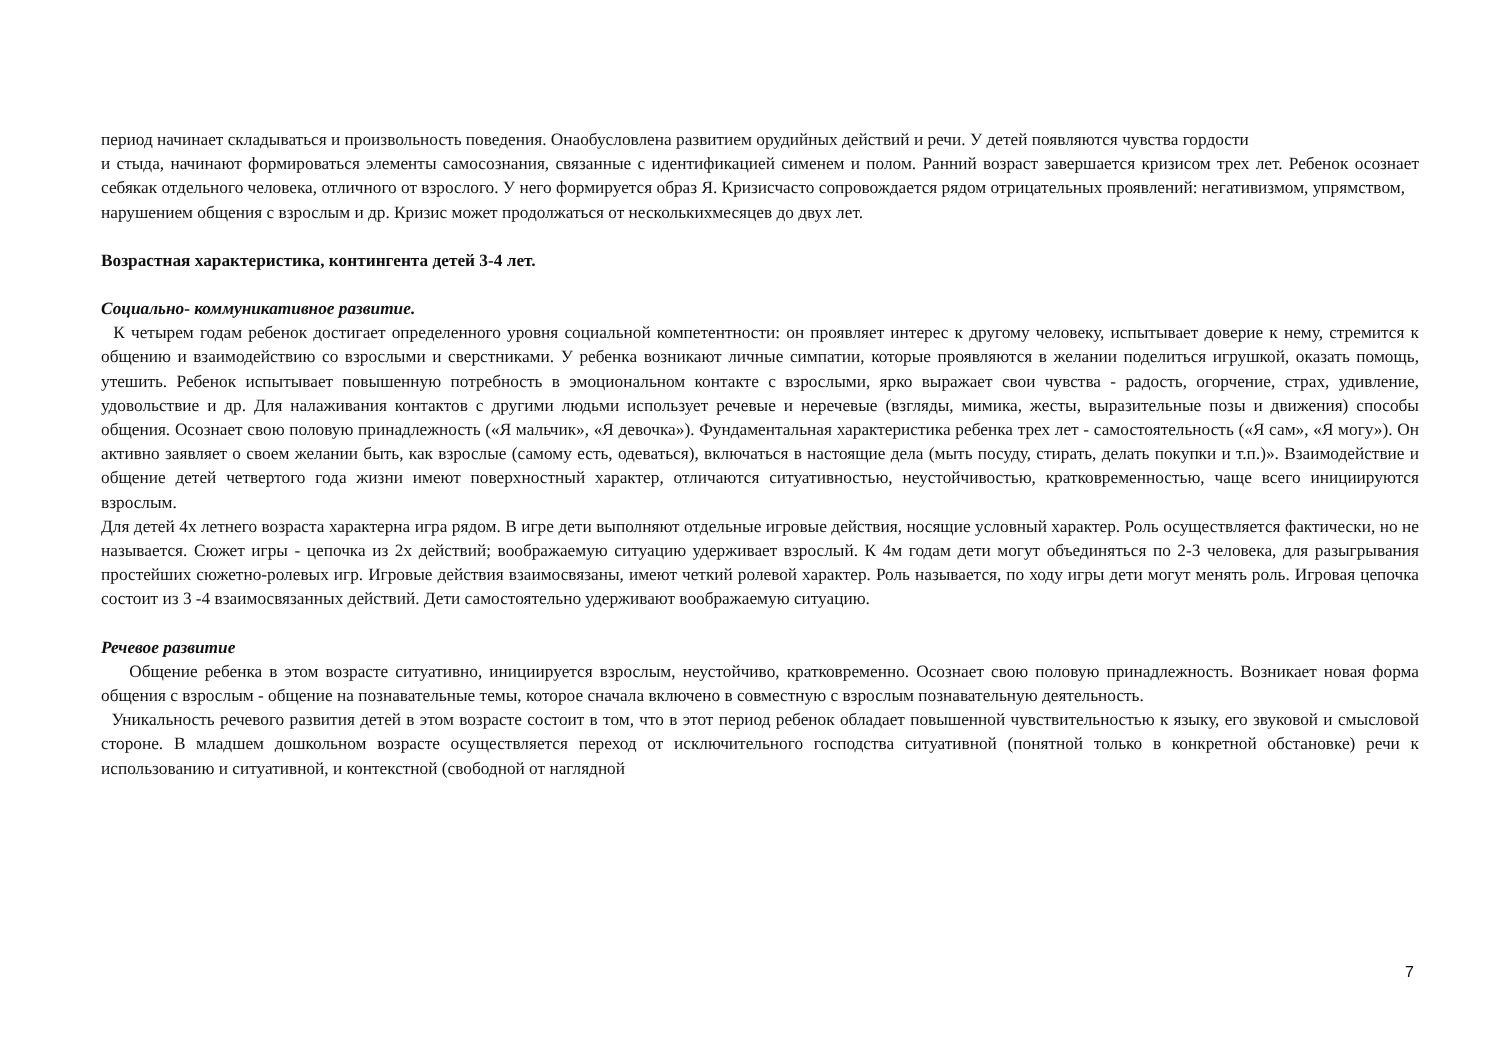период начинает складываться и произвольность поведения. Онаобусловлена развитием орудийных действий и речи. У детей появляются чувства гордости
и стыда, начинают формироваться элементы самосознания, связанные с идентификацией сименем и полом. Ранний возраст завершается кризисом трех лет. Ребенок осознает себякак отдельного человека, отличного от взрослого. У него формируется образ Я. Кризисчасто сопровождается рядом отрицательных проявлений: негативизмом, упрямством,
нарушением общения с взрослым и др. Кризис может продолжаться от несколькихмесяцев до двух лет.
Возрастная характеристика, контингента детей 3-4 лет.
Социально- коммуникативное развитие.
К четырем годам ребенок достигает определенного уровня социальной компетентности: он проявляет интерес к другому человеку, испытывает доверие к нему, стремится к общению и взаимодействию со взрослыми и сверстниками. У ребенка возникают личные симпатии, которые проявляются в желании поделиться игрушкой, оказать помощь, утешить. Ребенок испытывает повышенную потребность в эмоциональном контакте с взрослыми, ярко выражает свои чувства - радость, огорчение, страх, удивление, удовольствие и др. Для налаживания контактов с другими людьми использует речевые и неречевые (взгляды, мимика, жесты, выразительные позы и движения) способы общения. Осознает свою половую принадлежность («Я мальчик», «Я девочка»). Фундаментальная характеристика ребенка трех лет - самостоятельность («Я сам», «Я могу»). Он активно заявляет о своем желании быть, как взрослые (самому есть, одеваться), включаться в настоящие дела (мыть посуду, стирать, делать покупки и т.п.)». Взаимодействие и общение детей четвертого года жизни имеют поверхностный характер, отличаются ситуативностью, неустойчивостью, кратковременностью, чаще всего инициируются взрослым.
Для детей 4х летнего возраста характерна игра рядом. В игре дети выполняют отдельные игровые действия, носящие условный характер. Роль осуществляется фактически, но не называется. Сюжет игры - цепочка из 2х действий; воображаемую ситуацию удерживает взрослый. К 4м годам дети могут объединяться по 2-3 человека, для разыгрывания простейших сюжетно-ролевых игр. Игровые действия взаимосвязаны, имеют четкий ролевой характер. Роль называется, по ходу игры дети могут менять роль. Игровая цепочка состоит из 3 -4 взаимосвязанных действий. Дети самостоятельно удерживают воображаемую ситуацию.
Речевое развитие
Общение ребенка в этом возрасте ситуативно, инициируется взрослым, неустойчиво, кратковременно. Осознает свою половую принадлежность. Возникает новая форма общения с взрослым - общение на познавательные темы, которое сначала включено в совместную с взрослым познавательную деятельность.
Уникальность речевого развития детей в этом возрасте состоит в том, что в этот период ребенок обладает повышенной чувствительностью к языку, его звуковой и смысловой стороне. В младшем дошкольном возрасте осуществляется переход от исключительного господства ситуативной (понятной только в конкретной обстановке) речи к использованию и ситуативной, и контекстной (свободной от наглядной
7